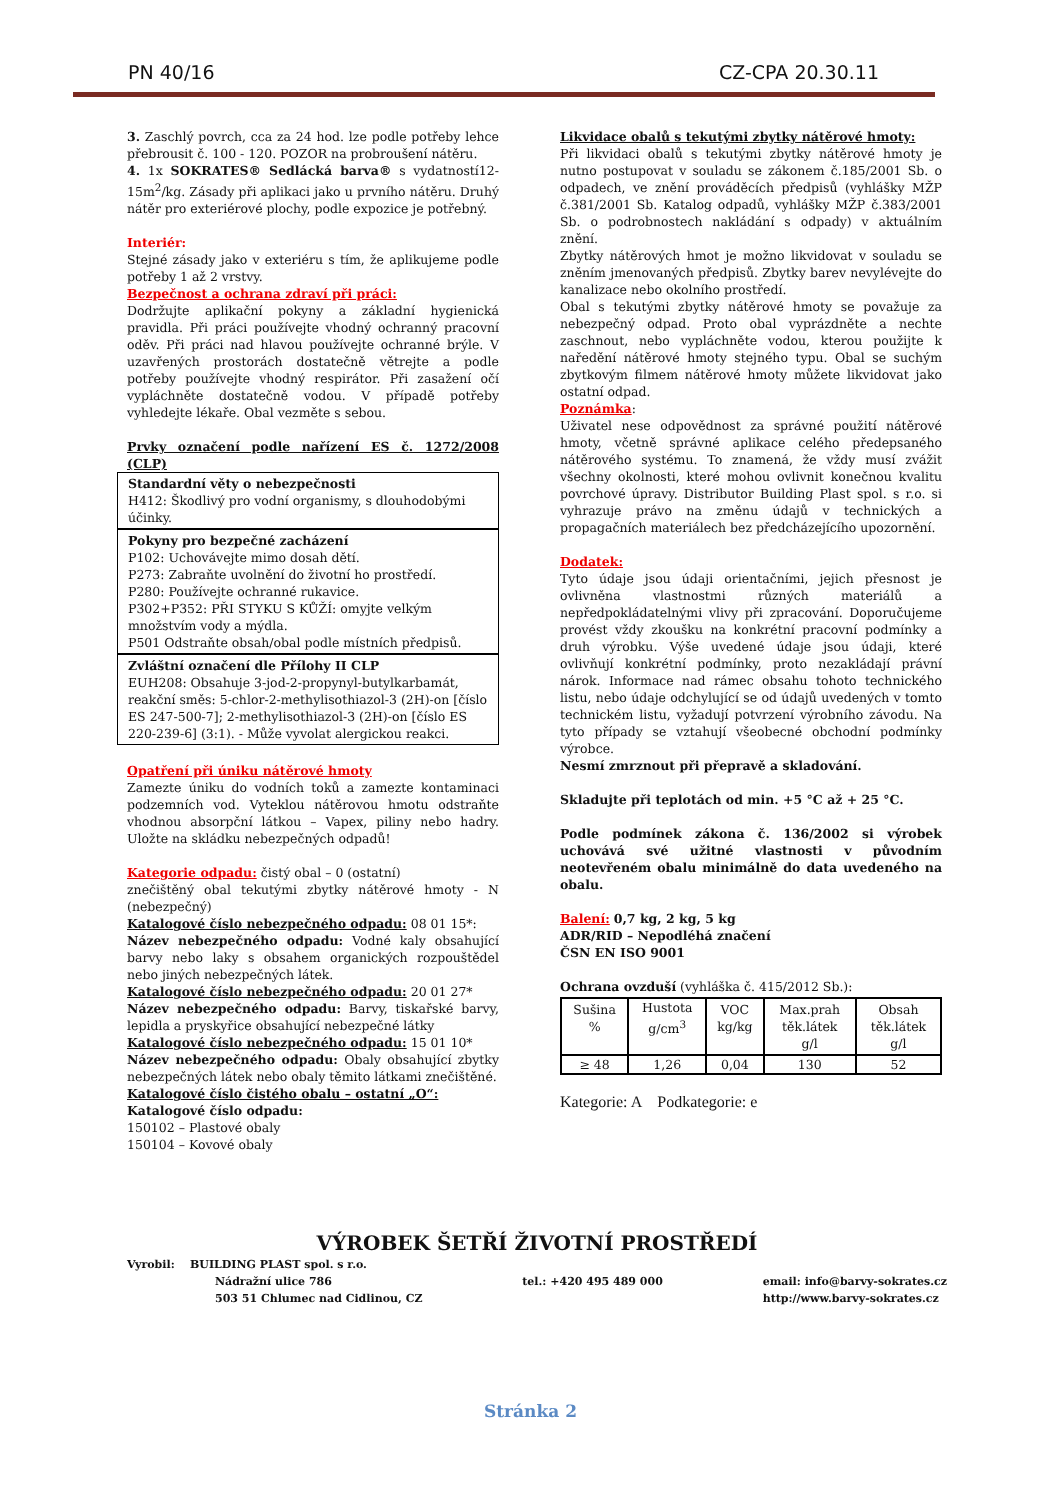PN 40/16 CZ-CPA 20.30.11
3. Zaschlý povrch, cca za 24 hod. lze podle potřeby lehce přebrousit č. 100 - 120. POZOR na probroušení nátěru.
4. 1x SOKRATES® Sedlácká barva® s vydatností12-15m<sup>2</sup>/kg. Zásady při aplikaci jako u prvního nátěru. Druhý nátěr pro exteriérové plochy, podle expozice je potřebný.
Interiér:
Stejné zásady jako v exteriéru s tím, že aplikujeme podle potřeby 1 až 2 vrstvy.
Bezpečnost a ochrana zdraví při práci:
Dodržujte aplikační pokyny a základní hygienická pravidla. Při práci používejte vhodný ochranný pracovní oděv. Při práci nad hlavou používejte ochranné brýle. V uzavřených prostorách dostatečně větrejte a podle potřeby používejte vhodný respirátor. Při zasažení očí vypláchněte dostatečně vodou. V případě potřeby vyhledejte lékaře. Obal vezměte s sebou.
Prvky označení podle nařízení ES č. 1272/2008 (CLP)
Standardní věty o nebezpečnosti
H412: Škodlivý pro vodní organismy, s dlouhodobými účinky.
Pokyny pro bezpečné zacházení
P102: Uchovávejte mimo dosah dětí.
P273: Zabraňte uvolnění do životní ho prostředí.
P280: Používejte ochranné rukavice.
P302+P352: PŘI STYKU S KŮŽÍ: omyjte velkým množstvím vody a mýdla.
P501 Odstraňte obsah/obal podle místních předpisů.
Zvláštní označení dle Přílohy II CLP
EUH208: Obsahuje 3-jod-2-propynyl-butylkarbamát, reakční směs: 5-chlor-2-methylisothiazol-3 (2H)-on [číslo ES 247-500-7]; 2-methylisothiazol-3 (2H)-on [číslo ES 220-239-6] (3:1). - Může vyvolat alergickou reakci.
Opatření při úniku nátěrové hmoty
Zamezte úniku do vodních toků a zamezte kontaminaci podzemních vod. Vyteklou nátěrovou hmotu odstraňte vhodnou absorpční látkou – Vapex, piliny nebo hadry. Uložte na skládku nebezpečných odpadů!
Kategorie odpadu: čistý obal – 0 (ostatní)
znečištěný obal tekutými zbytky nátěrové hmoty - N (nebezpečný)
Katalogové číslo nebezpečného odpadu: 08 01 15*:
Název nebezpečného odpadu: Vodné kaly obsahující barvy nebo laky s obsahem organických rozpouštědel nebo jiných nebezpečných látek.
Katalogové číslo nebezpečného odpadu: 20 01 27*
Název nebezpečného odpadu: Barvy, tiskařské barvy, lepidla a pryskyřice obsahující nebezpečné látky
Katalogové číslo nebezpečného odpadu: 15 01 10*
Název nebezpečného odpadu: Obaly obsahující zbytky nebezpečných látek nebo obaly těmito látkami znečištěné.
Katalogové číslo čistého obalu – ostatní „O“:
Katalogové číslo odpadu:
150102 – Plastové obaly
150104 – Kovové obaly
Likvidace obalů s tekutými zbytky nátěrové hmoty:
Při likvidaci obalů s tekutými zbytky nátěrové hmoty je nutno postupovat v souladu se zákonem č.185/2001 Sb. o odpadech, ve znění prováděcích předpisů (vyhlášky MŽP č.381/2001 Sb. Katalog odpadů, vyhlášky MŽP č.383/2001 Sb. o podrobnostech nakládání s odpady) v aktuálním znění.
Zbytky nátěrových hmot je možno likvidovat v souladu se zněním jmenovaných předpisů. Zbytky barev nevylévejte do kanalizace nebo okolního prostředí.
Obal s tekutými zbytky nátěrové hmoty se považuje za nebezpečný odpad. Proto obal vyprázdněte a nechte zaschnout, nebo vypláchněte vodou, kterou použijte k naředění nátěrové hmoty stejného typu. Obal se suchým zbytkovým filmem nátěrové hmoty můžete likvidovat jako ostatní odpad.
Poznámka:
Uživatel nese odpovědnost za správné použití nátěrové hmoty, včetně správné aplikace celého předepsaného nátěrového systému. To znamená, že vždy musí zvážit všechny okolnosti, které mohou ovlivnit konečnou kvalitu povrchové úpravy. Distributor Building Plast spol. s r.o. si vyhrazuje právo na změnu údajů v technických a propagačních materiálech bez předcházejícího upozornění.
Dodatek:
Tyto údaje jsou údaji orientačními, jejich přesnost je ovlivněna vlastnostmi různých materiálů a nepředpokládatelnými vlivy při zpracování. Doporučujeme provést vždy zkoušku na konkrétní pracovní podmínky a druh výrobku. Výše uvedené údaje jsou údaji, které ovlivňují konkrétní podmínky, proto nezakládají právní nárok. Informace nad rámec obsahu tohoto technického listu, nebo údaje odchylující se od údajů uvedených v tomto technickém listu, vyžadují potvrzení výrobního závodu. Na tyto případy se vztahují všeobecné obchodní podmínky výrobce.
Nesmí zmrznout při přepravě a skladování.
Skladujte při teplotách od min. +5 °C až + 25 °C.
Podle podmínek zákona č. 136/2002 si výrobek uchovává své užitné vlastnosti v původním neotevřeném obalu minimálně do data uvedeného na obalu.
Balení: 0,7 kg, 2 kg, 5 kg
ADR/RID – Nepodléhá značení
ČSN EN ISO 9001
Ochrana ovzduší (vyhláška č. 415/2012 Sb.):
| Sušina % | Hustota g/cm<sup>3</sup> | VOC kg/kg | Max.prah těk.látek g/l | Obsah těk.látek g/l |
| --- | --- | --- | --- | --- |
| ≥ 48 | 1,26 | 0,04 | 130 | 52 |
Kategorie: A Podkategorie: e
VÝROBEK ŠETŘÍ ŽIVOTNÍ PROSTŘEDÍ
Vyrobil: BUILDING PLAST spol. s r.o.
Nádražní ulice 786
503 51 Chlumec nad Cidlinou, CZ tel.: +420 495 489 000 email: info@barvy-sokrates.cz
http://www.barvy-sokrates.cz
Stránka 2